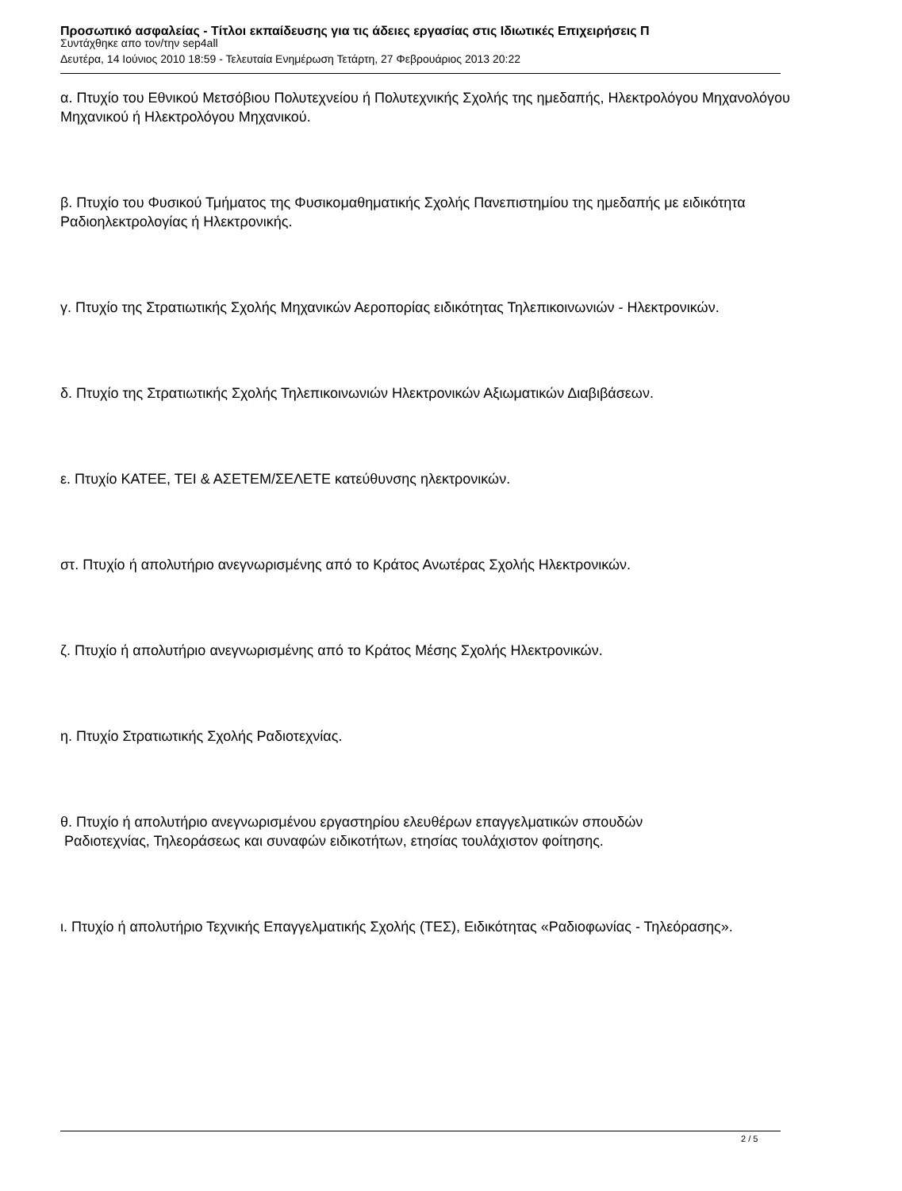Προσωπικό ασφαλείας - Τίτλοι εκπαίδευσης για τις άδειες εργασίας στις Ιδιωτικές Επιχειρήσεις Π
Συντάχθηκε απο τον/την sep4all
Δευτέρα, 14 Ιούνιος 2010 18:59 - Τελευταία Ενημέρωση Τετάρτη, 27 Φεβρουάριος 2013 20:22
α. Πτυχίο του Εθνικού Μετσόβιου Πολυτεχνείου ή Πολυτεχνικής Σχολής της ημεδαπής, Ηλεκτρολόγου Μηχανολόγου Μηχανικού ή Ηλεκτρολόγου Μηχανικού.
β. Πτυχίο του Φυσικού Τμήματος της Φυσικομαθηματικής Σχολής Πανεπιστημίου της ημεδαπής με ειδικότητα Ραδιοηλεκτρολογίας ή Ηλεκτρονικής.
γ. Πτυχίο της Στρατιωτικής Σχολής Μηχανικών Αεροπορίας ειδικότητας Τηλεπικοινωνιών - Ηλεκτρονικών.
δ. Πτυχίο της Στρατιωτικής Σχολής Τηλεπικοινωνιών Ηλεκτρονικών Αξιωματικών Διαβιβάσεων.
ε. Πτυχίο ΚΑΤΕΕ, ΤΕΙ & ΑΣΕΤΕΜ/ΣΕΛΕΤΕ κατεύθυνσης ηλεκτρονικών.
στ. Πτυχίο ή απολυτήριο ανεγνωρισμένης από το Κράτος Ανωτέρας Σχολής Ηλεκτρονικών.
ζ. Πτυχίο ή απολυτήριο ανεγνωρισμένης από το Κράτος Μέσης Σχολής Ηλεκτρονικών.
η. Πτυχίο Στρατιωτικής Σχολής Ραδιοτεχνίας.
θ. Πτυχίο ή απολυτήριο ανεγνωρισμένου εργαστηρίου ελευθέρων επαγγελματικών σπουδών
Ραδιοτεχνίας, Τηλεοράσεως και συναφών ειδικοτήτων, ετησίας τουλάχιστον φοίτησης.
ι. Πτυχίο ή απολυτήριο Τεχνικής Επαγγελματικής Σχολής (ΤΕΣ), Ειδικότητας «Ραδιοφωνίας - Τηλεόρασης».
2 / 5